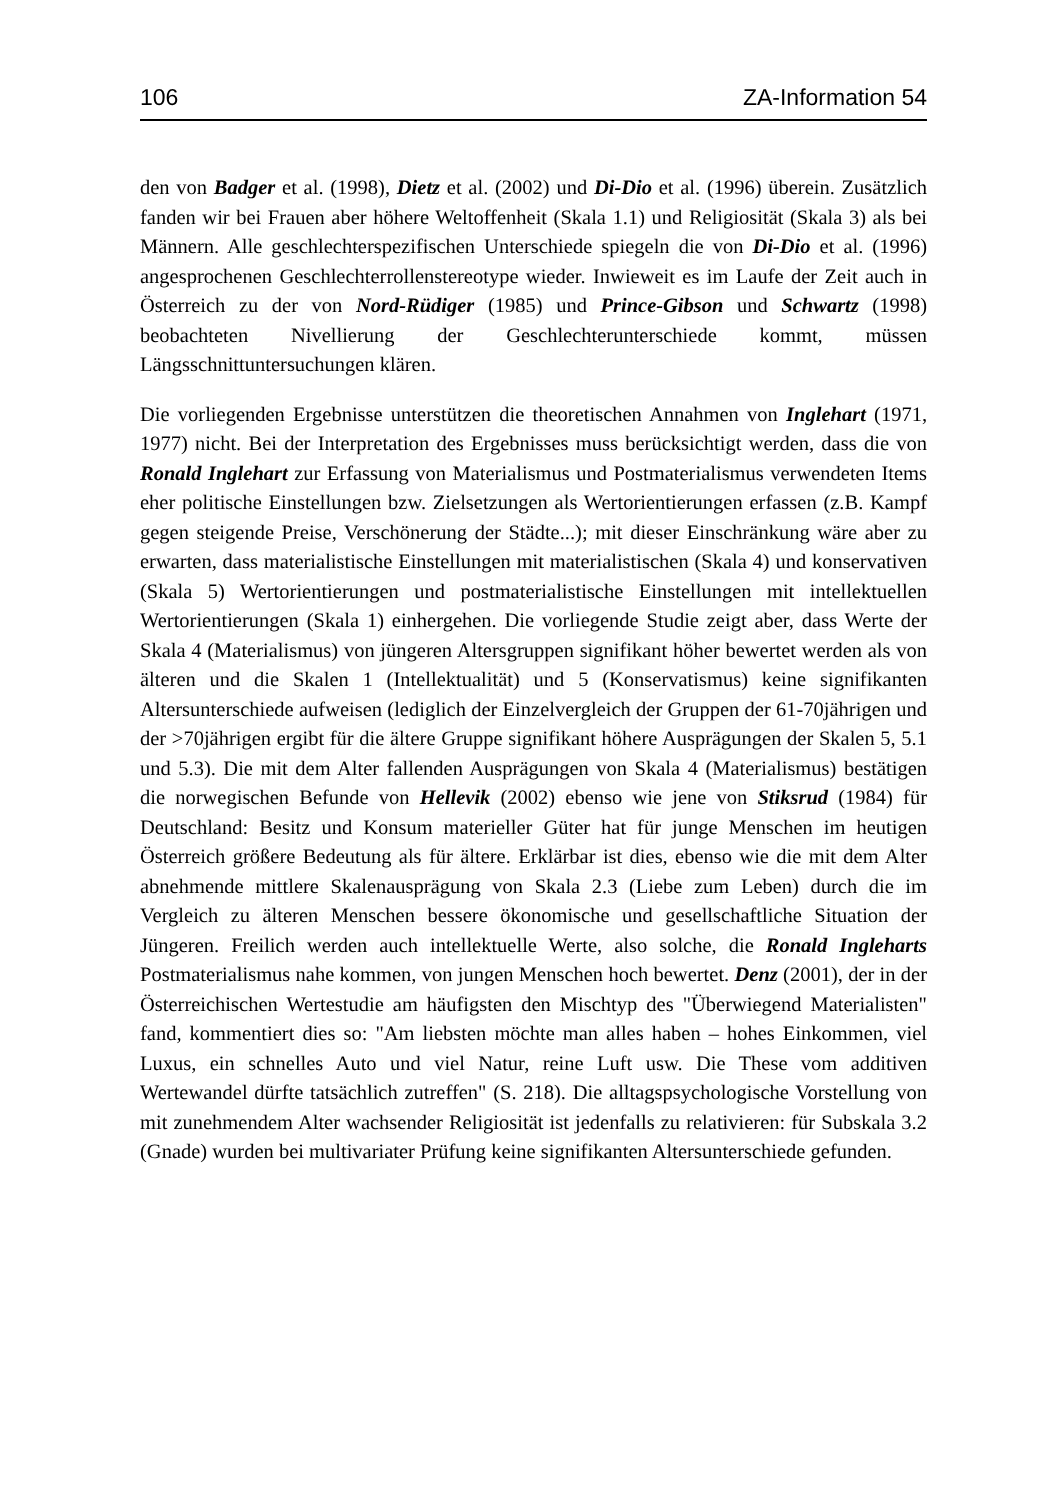106 ZA-Information 54
den von Badger et al. (1998), Dietz et al. (2002) und Di-Dio et al. (1996) überein. Zusätzlich fanden wir bei Frauen aber höhere Weltoffenheit (Skala 1.1) und Religiosität (Skala 3) als bei Männern. Alle geschlechterspezifischen Unterschiede spiegeln die von Di-Dio et al. (1996) angesprochenen Geschlechterrollenstereotype wieder. Inwieweit es im Laufe der Zeit auch in Österreich zu der von Nord-Rüdiger (1985) und Prince-Gibson und Schwartz (1998) beobachteten Nivellierung der Geschlechterunterschiede kommt, müssen Längsschnittuntersuchungen klären.
Die vorliegenden Ergebnisse unterstützen die theoretischen Annahmen von Inglehart (1971, 1977) nicht. Bei der Interpretation des Ergebnisses muss berücksichtigt werden, dass die von Ronald Inglehart zur Erfassung von Materialismus und Postmaterialismus verwendeten Items eher politische Einstellungen bzw. Zielsetzungen als Wertorientierungen erfassen (z.B. Kampf gegen steigende Preise, Verschönerung der Städte...); mit dieser Einschränkung wäre aber zu erwarten, dass materialistische Einstellungen mit materialistischen (Skala 4) und konservativen (Skala 5) Wertorientierungen und postmaterialistische Einstellungen mit intellektuellen Wertorientierungen (Skala 1) einhergehen. Die vorliegende Studie zeigt aber, dass Werte der Skala 4 (Materialismus) von jüngeren Altersgruppen signifikant höher bewertet werden als von älteren und die Skalen 1 (Intellektualität) und 5 (Konservatismus) keine signifikanten Altersunterschiede aufweisen (lediglich der Einzelvergleich der Gruppen der 61-70jährigen und der >70jährigen ergibt für die ältere Gruppe signifikant höhere Ausprägungen der Skalen 5, 5.1 und 5.3). Die mit dem Alter fallenden Ausprägungen von Skala 4 (Materialismus) bestätigen die norwegischen Befunde von Hellevik (2002) ebenso wie jene von Stiksrud (1984) für Deutschland: Besitz und Konsum materieller Güter hat für junge Menschen im heutigen Österreich größere Bedeutung als für ältere. Erklärbar ist dies, ebenso wie die mit dem Alter abnehmende mittlere Skalenausprägung von Skala 2.3 (Liebe zum Leben) durch die im Vergleich zu älteren Menschen bessere ökonomische und gesellschaftliche Situation der Jüngeren. Freilich werden auch intellektuelle Werte, also solche, die Ronald Ingleharts Postmaterialismus nahe kommen, von jungen Menschen hoch bewertet. Denz (2001), der in der Österreichischen Wertestudie am häufigsten den Mischtyp des "Überwiegend Materialisten" fand, kommentiert dies so: "Am liebsten möchte man alles haben – hohes Einkommen, viel Luxus, ein schnelles Auto und viel Natur, reine Luft usw. Die These vom additiven Wertewandel dürfte tatsächlich zutreffen" (S. 218). Die alltagspsychologische Vorstellung von mit zunehmendem Alter wachsender Religiosität ist jedenfalls zu relativieren: für Subskala 3.2 (Gnade) wurden bei multivariater Prüfung keine signifikanten Altersunterschiede gefunden.